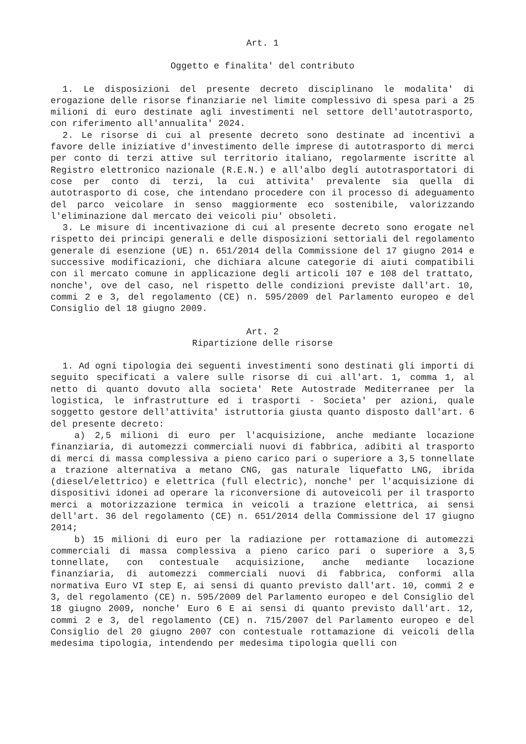Art. 1
Oggetto e finalita' del contributo
1. Le disposizioni del presente decreto disciplinano le modalita' di erogazione delle risorse finanziarie nel limite complessivo di spesa pari a 25 milioni di euro destinate agli investimenti nel settore dell'autotrasporto, con riferimento all'annualita' 2024.
2. Le risorse di cui al presente decreto sono destinate ad incentivi a favore delle iniziative d'investimento delle imprese di autotrasporto di merci per conto di terzi attive sul territorio italiano, regolarmente iscritte al Registro elettronico nazionale (R.E.N.) e all'albo degli autotrasportatori di cose per conto di terzi, la cui attivita' prevalente sia quella di autotrasporto di cose, che intendano procedere con il processo di adeguamento del parco veicolare in senso maggiormente eco sostenibile, valorizzando l'eliminazione dal mercato dei veicoli piu' obsoleti.
3. Le misure di incentivazione di cui al presente decreto sono erogate nel rispetto dei principi generali e delle disposizioni settoriali del regolamento generale di esenzione (UE) n. 651/2014 della Commissione del 17 giugno 2014 e successive modificazioni, che dichiara alcune categorie di aiuti compatibili con il mercato comune in applicazione degli articoli 107 e 108 del trattato, nonche', ove del caso, nel rispetto delle condizioni previste dall'art. 10, commi 2 e 3, del regolamento (CE) n. 595/2009 del Parlamento europeo e del Consiglio del 18 giugno 2009.
Art. 2
Ripartizione delle risorse
1. Ad ogni tipologia dei seguenti investimenti sono destinati gli importi di seguito specificati a valere sulle risorse di cui all'art. 1, comma 1, al netto di quanto dovuto alla societa' Rete Autostrade Mediterranee per la logistica, le infrastrutture ed i trasporti - Societa' per azioni, quale soggetto gestore dell'attivita' istruttoria giusta quanto disposto dall'art. 6 del presente decreto:
a) 2,5 milioni di euro per l'acquisizione, anche mediante locazione finanziaria, di automezzi commerciali nuovi di fabbrica, adibiti al trasporto di merci di massa complessiva a pieno carico pari o superiore a 3,5 tonnellate a trazione alternativa a metano CNG, gas naturale liquefatto LNG, ibrida (diesel/elettrico) e elettrica (full electric), nonche' per l'acquisizione di dispositivi idonei ad operare la riconversione di autoveicoli per il trasporto merci a motorizzazione termica in veicoli a trazione elettrica, ai sensi dell'art. 36 del regolamento (CE) n. 651/2014 della Commissione del 17 giugno 2014;
b) 15 milioni di euro per la radiazione per rottamazione di automezzi commerciali di massa complessiva a pieno carico pari o superiore a 3,5 tonnellate, con contestuale acquisizione, anche mediante locazione finanziaria, di automezzi commerciali nuovi di fabbrica, conformi alla normativa Euro VI step E, ai sensi di quanto previsto dall'art. 10, commi 2 e 3, del regolamento (CE) n. 595/2009 del Parlamento europeo e del Consiglio del 18 giugno 2009, nonche' Euro 6 E ai sensi di quanto previsto dall'art. 12, commi 2 e 3, del regolamento (CE) n. 715/2007 del Parlamento europeo e del Consiglio del 20 giugno 2007 con contestuale rottamazione di veicoli della medesima tipologia, intendendo per medesima tipologia quelli con